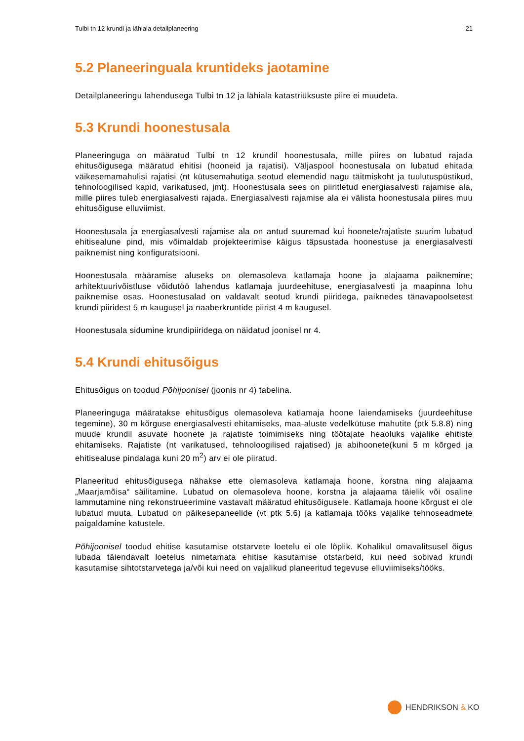Tulbi tn 12 krundi ja lähiala detailplaneering 21
5.2 Planeeringuala kruntideks jaotamine
Detailplaneeringu lahendusega Tulbi tn 12 ja lähiala katastriüksuste piire ei muudeta.
5.3 Krundi hoonestusala
Planeeringuga on määratud Tulbi tn 12 krundil hoonestusala, mille piires on lubatud rajada ehitusõigusega määratud ehitisi (hooneid ja rajatisi). Väljaspool hoonestusala on lubatud ehitada väikesemamahulisi rajatisi (nt kütusemahutiga seotud elemendid nagu täitmiskoht ja tuulutuspüstikud, tehnoloogilised kapid, varikatused, jmt). Hoonestusala sees on piiritletud energiasalvesti rajamise ala, mille piires tuleb energiasalvesti rajada. Energiasalvesti rajamise ala ei välista hoonestusala piires muu ehitusõiguse elluviimist.
Hoonestusala ja energiasalvesti rajamise ala on antud suuremad kui hoonete/rajatiste suurim lubatud ehitisealune pind, mis võimaldab projekteerimise käigus täpsustada hoonestuse ja energiasalvesti paiknemist ning konfiguratsiooni.
Hoonestusala määramise aluseks on olemasoleva katlamaja hoone ja alajaama paiknemine; arhitektuurivõistluse võidutöö lahendus katlamaja juurdeehituse, energiasalvesti ja maapinna lohu paiknemise osas. Hoonestusalad on valdavalt seotud krundi piiridega, paiknedes tänavapoolsetest krundi piiridest 5 m kaugusel ja naaberkruntide piirist 4 m kaugusel.
Hoonestusala sidumine krundipiiridega on näidatud joonisel nr 4.
5.4 Krundi ehitusõigus
Ehitusõigus on toodud Põhijoonisel (joonis nr 4) tabelina.
Planeeringuga määratakse ehitusõigus olemasoleva katlamaja hoone laiendamiseks (juurdeehituse tegemine), 30 m kõrguse energiasalvesti ehitamiseks, maa-aluste vedelkütuse mahutite (ptk 5.8.8) ning muude krundil asuvate hoonete ja rajatiste toimimiseks ning töötajate heaoluks vajalike ehitiste ehitamiseks. Rajatiste (nt varikatused, tehnoloogilised rajatised) ja abihoonete(kuni 5 m kõrged ja ehitisealuse pindalaga kuni 20 m<sup>2</sup>) arv ei ole piiratud.
Planeeritud ehitusõigusega nähakse ette olemasoleva katlamaja hoone, korstna ning alajaama „Maarjamõisa“ säilitamine. Lubatud on olemasoleva hoone, korstna ja alajaama täielik või osaline lammutamine ning rekonstrueerimine vastavalt määratud ehitusõigusele. Katlamaja hoone kõrgust ei ole lubatud muuta. Lubatud on päikesepaneelide (vt ptk 5.6) ja katlamaja tööks vajalike tehnoseadmete paigaldamine katustele.
Põhijoonisel toodud ehitise kasutamise otstarvete loetelu ei ole lõplik. Kohalikul omavalitsusel õigus lubada täiendavalt loetelus nimetamata ehitise kasutamise otstarbeid, kui need sobivad krundi kasutamise sihtotstarvetega ja/või kui need on vajalikud planeeritud tegevuse elluviimiseks/tööks.
HENDRIKSON & KO